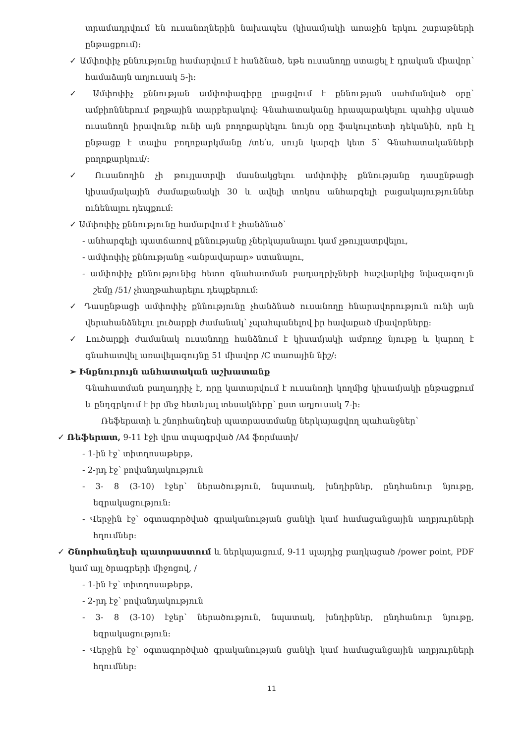տրամադրվում են ուսանողներին նախապես (կիսամյակի առաջին երկու շաբաթների ընթացքում):
✓ Ամփոփիչ քննությունը համարվում է հանձնած, եթե ուսանողը ստացել է դրական միավոր՝ համաձայն աղյուսակ 5-ի:
✓ Ամփոփիչ քննության ամփոփագիրը լրացվում է քննության սահմանված օրը՝ ամբիոններում թղթային տարբերակով: Գնահատականը հրապարակելու պահից սկսած ուսանողն իրավունք ունի այն բողոքարկելու նույն օրը ֆակուլտետի դեկանին, որն էլ ընթացք է տալիս բողոքարկմանը /տե՛ս, սույն կարգի կետ 5՝ Գնահատականների բողոքարկում/:
✓ Ուսանողին չի թույլատրվի մասնակցելու ամփոփիչ քննությանը դասընթացի կիսամյակային ժամաքանակի 30 և ավելի տոկոս անհարգելի բացակայություններ ունենալու դեպքում:
✓ Ամփոփիչ քննությունը համարվում է չհանձնած՝
- անհարգելի պատճառով քննությանը չներկայանալու կամ չթույլատրվելու,
- ամփոփիչ քննությանը «անբավարար» ստանալու,
- ամփոփիչ քննությունից հետո գնահատման բաղադրիչների հաշվարկից նվազագույն շեմը /51/ չհաղթահարելու դեպքերում:
✓ Դասընթացի ամփոփիչ քննությունը չհանձնած ուսանողը հնարավորություն ունի այն վերահանձնելու լուծարքի ժամանակ՝ չպահպանելով իր հավաքած միավորները:
✓ Լուծարքի ժամանակ ուսանողը հանձնում է կիսամյակի ամբողջ նյութը և կարող է գնահատվել առավելագույնը 51 միավոր /C տառային նիշ/:
➢ Ինքնուրույն անհատական աշխատանք
Գնահատման բաղադրիչ է, որը կատարվում է ուսանողի կողմից կիսամյակի ընթացքում և ընդգրկում է իր մեջ հետևյալ տեսակները՝ ըստ աղյուսակ 7-ի:
Ռեֆերատի և շնորհանդեսի պատրաստմանը ներկայացվող պահանջներ՝
✓ Ռեֆերատ, 9-11 էջի վրա տպագրված /A4 ֆորմատի/
- 1-ին էջ՝ տիտղոսաթերթ,
- 2-րդ էջ՝ բովանդակություն
- 3- 8 (3-10) էջեր՝ ներածություն, նպատակ, խնդիրներ, ընդհանուր նյութը, եզրակացություն:
- Վերջին էջ՝ օգտագործված գրականության ցանկի կամ համացանցային աղբյուրների հղումներ:
✓ Շնորհանդեսի պատրաստում և ներկայացում, 9-11 սլայդից բաղկացած /power point, PDF կամ այլ ծրագրերի միջոցով, /
- 1-ին էջ՝ տիտղոսաթերթ,
- 2-րդ էջ՝ բովանդակություն
- 3- 8 (3-10) էջեր՝ ներածություն, նպատակ, խնդիրներ, ընդհանուր նյութը, եզրակացություն:
- Վերջին էջ՝ օգտագործված գրականության ցանկի կամ համացանցային աղբյուրների հղումներ:
11